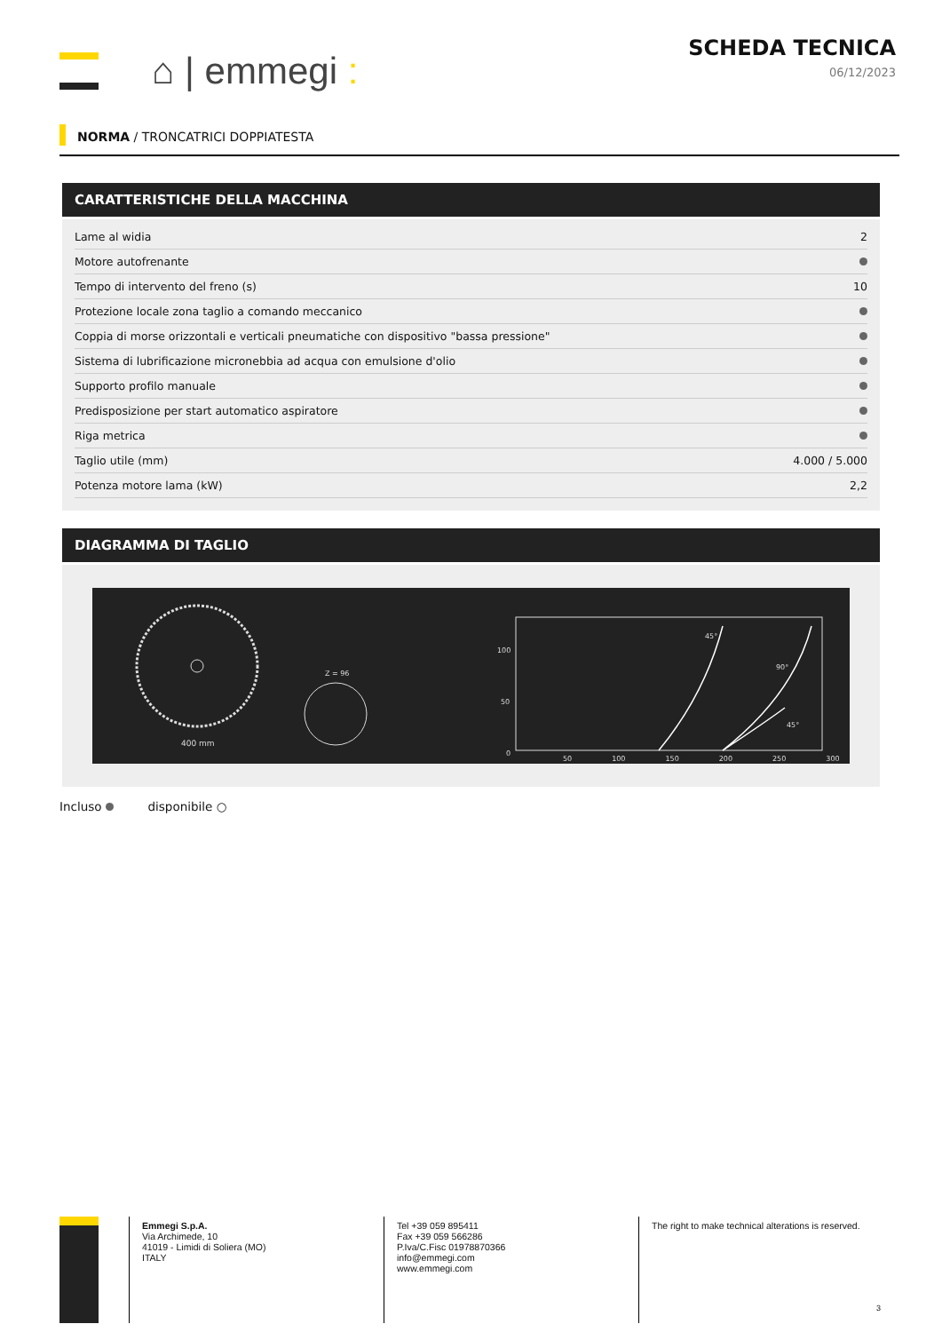⌂ | emmegi :
SCHEDA TECNICA
06/12/2023
NORMA / TRONCATRICI DOPPIATESTA
CARATTERISTICHE DELLA MACCHINA
| Lame al widia | 2 |
| Motore autofrenante | |
| Tempo di intervento del freno (s) | 10 |
| Protezione locale zona taglio a comando meccanico | |
| Coppia di morse orizzontali e verticali pneumatiche con dispositivo "bassa pressione" | |
| Sistema di lubrificazione micronebbia ad acqua con emulsione d'olio | |
| Supporto profilo manuale | |
| Predisposizione per start automatico aspiratore | |
| Riga metrica | |
| Taglio utile (mm) | 4.000 / 5.000 |
| Potenza motore lama (kW) | 2,2 |
DIAGRAMMA DI TAGLIO
400 mm
Z = 96
45°
90°
45°
0
50
100
50 100 150 200 250 300
Incluso disponibile ○
Emmegi S.p.A.
Via Archimede, 10
41019 - Limidi di Soliera (MO)
ITALY
Tel +39 059 895411
Fax +39 059 566286
P.Iva/C.Fisc 01978870366
info@emmegi.com
www.emmegi.com
The right to make technical alterations is reserved.
3